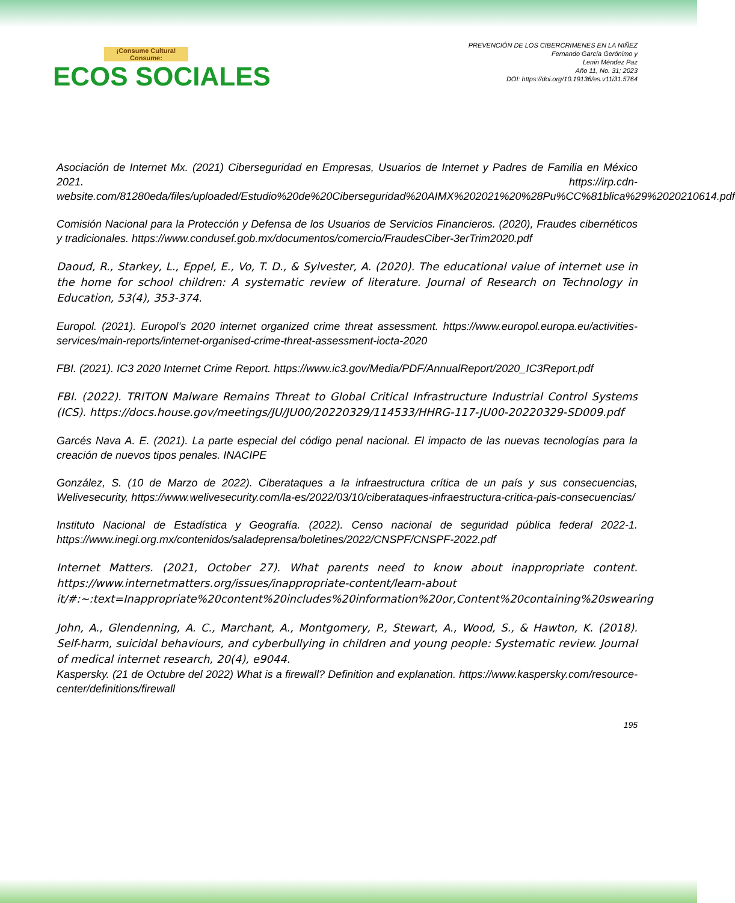¡Consume Cultura! Consume:
ECOS SOCIALES
PREVENCIÓN DE LOS CIBERCRIMENES EN LA NIÑEZ
Fernando García Gerónimo y
Lenin Méndez Paz
Año 11, No. 31; 2023
DOI: https://doi.org/10.19136/es.v11i31.5764
Asociación de Internet Mx. (2021) Ciberseguridad en Empresas, Usuarios de Internet y Padres de Familia en México 2021. https://irp.cdn-website.com/81280eda/files/uploaded/Estudio%20de%20Ciberseguridad%20AIMX%202021%20%28Pu%CC%81blica%29%2020210614.pdf
Comisión Nacional para la Protección y Defensa de los Usuarios de Servicios Financieros. (2020), Fraudes cibernéticos y tradicionales. https://www.condusef.gob.mx/documentos/comercio/FraudesCiber-3erTrim2020.pdf
Daoud, R., Starkey, L., Eppel, E., Vo, T. D., & Sylvester, A. (2020). The educational value of internet use in the home for school children: A systematic review of literature. Journal of Research on Technology in Education, 53(4), 353-374.
Europol. (2021). Europol’s 2020 internet organized crime threat assessment. https://www.europol.europa.eu/activities-services/main-reports/internet-organised-crime-threat-assessment-iocta-2020
FBI. (2021). IC3 2020 Internet Crime Report. https://www.ic3.gov/Media/PDF/AnnualReport/2020_IC3Report.pdf
FBI. (2022). TRITON Malware Remains Threat to Global Critical Infrastructure Industrial Control Systems (ICS). https://docs.house.gov/meetings/JU/JU00/20220329/114533/HHRG-117-JU00-20220329-SD009.pdf
Garcés Nava A. E. (2021). La parte especial del código penal nacional. El impacto de las nuevas tecnologías para la creación de nuevos tipos penales. INACIPE
González, S. (10 de Marzo de 2022). Ciberataques a la infraestructura crítica de un país y sus consecuencias, Welivesecurity, https://www.welivesecurity.com/la-es/2022/03/10/ciberataques-infraestructura-critica-pais-consecuencias/
Instituto Nacional de Estadística y Geografía. (2022). Censo nacional de seguridad pública federal 2022-1. https://www.inegi.org.mx/contenidos/saladeprensa/boletines/2022/CNSPF/CNSPF-2022.pdf
Internet Matters. (2021, October 27). What parents need to know about inappropriate content. https://www.internetmatters.org/issues/inappropriate-content/learn-about it/#:~:text=Inappropriate%20content%20includes%20information%20or,Content%20containing%20swearing
John, A., Glendenning, A. C., Marchant, A., Montgomery, P., Stewart, A., Wood, S., & Hawton, K. (2018). Self-harm, suicidal behaviours, and cyberbullying in children and young people: Systematic review. Journal of medical internet research, 20(4), e9044.
Kaspersky. (21 de Octubre del 2022) What is a firewall? Definition and explanation. https://www.kaspersky.com/resource-center/definitions/firewall
195